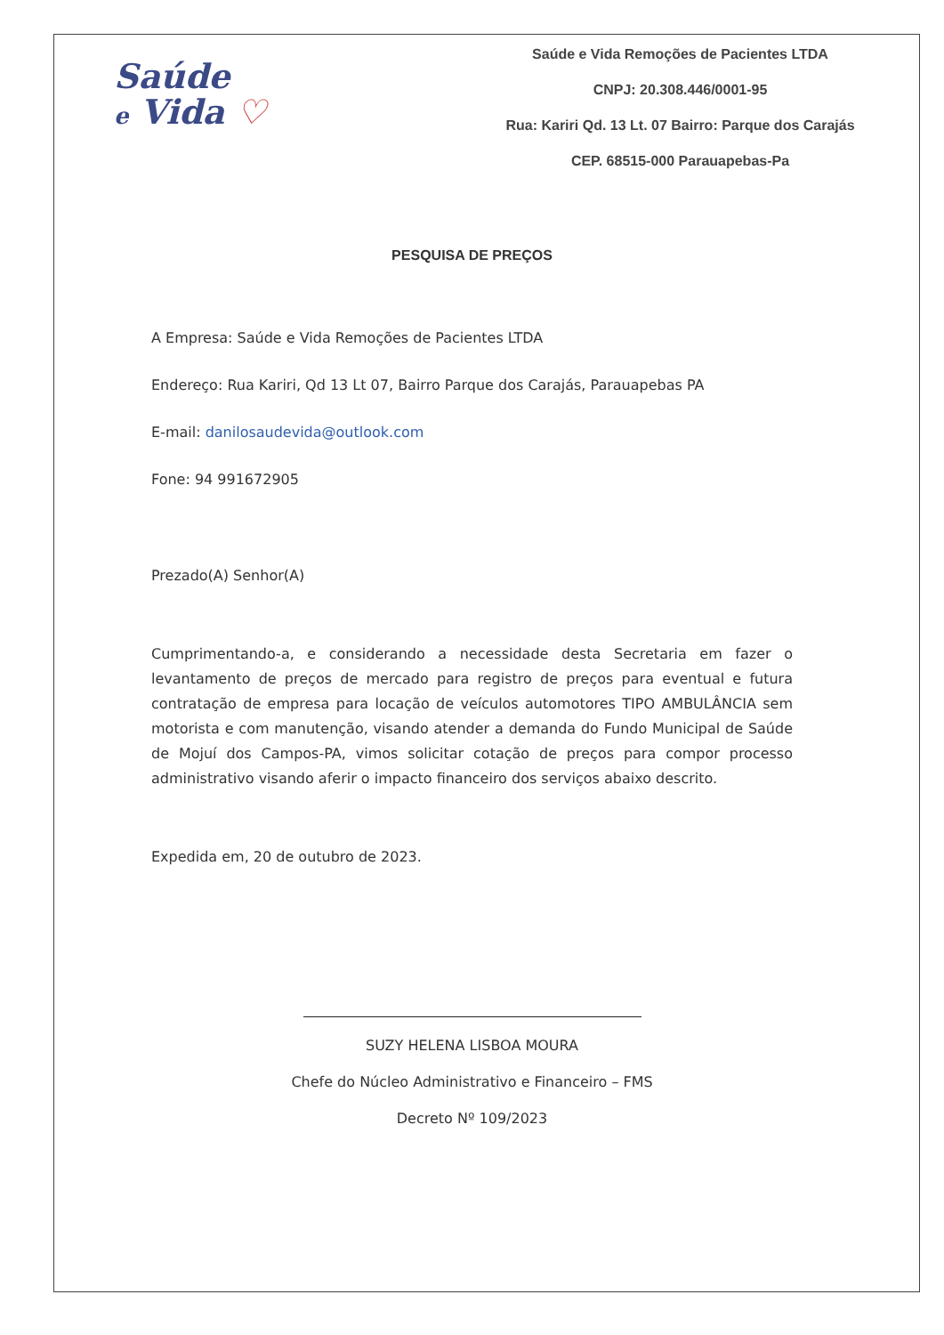Saúde
e Vida ♡
Saúde e Vida Remoções de Pacientes LTDA
CNPJ: 20.308.446/0001-95
Rua: Kariri Qd. 13 Lt. 07 Bairro: Parque dos Carajás
CEP. 68515-000 Parauapebas-Pa
PESQUISA DE PREÇOS
A Empresa: Saúde e Vida Remoções de Pacientes LTDA
Endereço: Rua Kariri, Qd 13 Lt 07, Bairro Parque dos Carajás, Parauapebas PA
E-mail: danilosaudevida@outlook.com
Fone: 94 991672905
Prezado(A) Senhor(A)
Cumprimentando-a, e considerando a necessidade desta Secretaria em fazer o levantamento de preços de mercado para registro de preços para eventual e futura contratação de empresa para locação de veículos automotores TIPO AMBULÂNCIA sem motorista e com manutenção, visando atender a demanda do Fundo Municipal de Saúde de Mojuí dos Campos-PA, vimos solicitar cotação de preços para compor processo administrativo visando aferir o impacto financeiro dos serviços abaixo descrito.
Expedida em, 20 de outubro de 2023.
SUZY HELENA LISBOA MOURA
Chefe do Núcleo Administrativo e Financeiro – FMS
Decreto Nº 109/2023